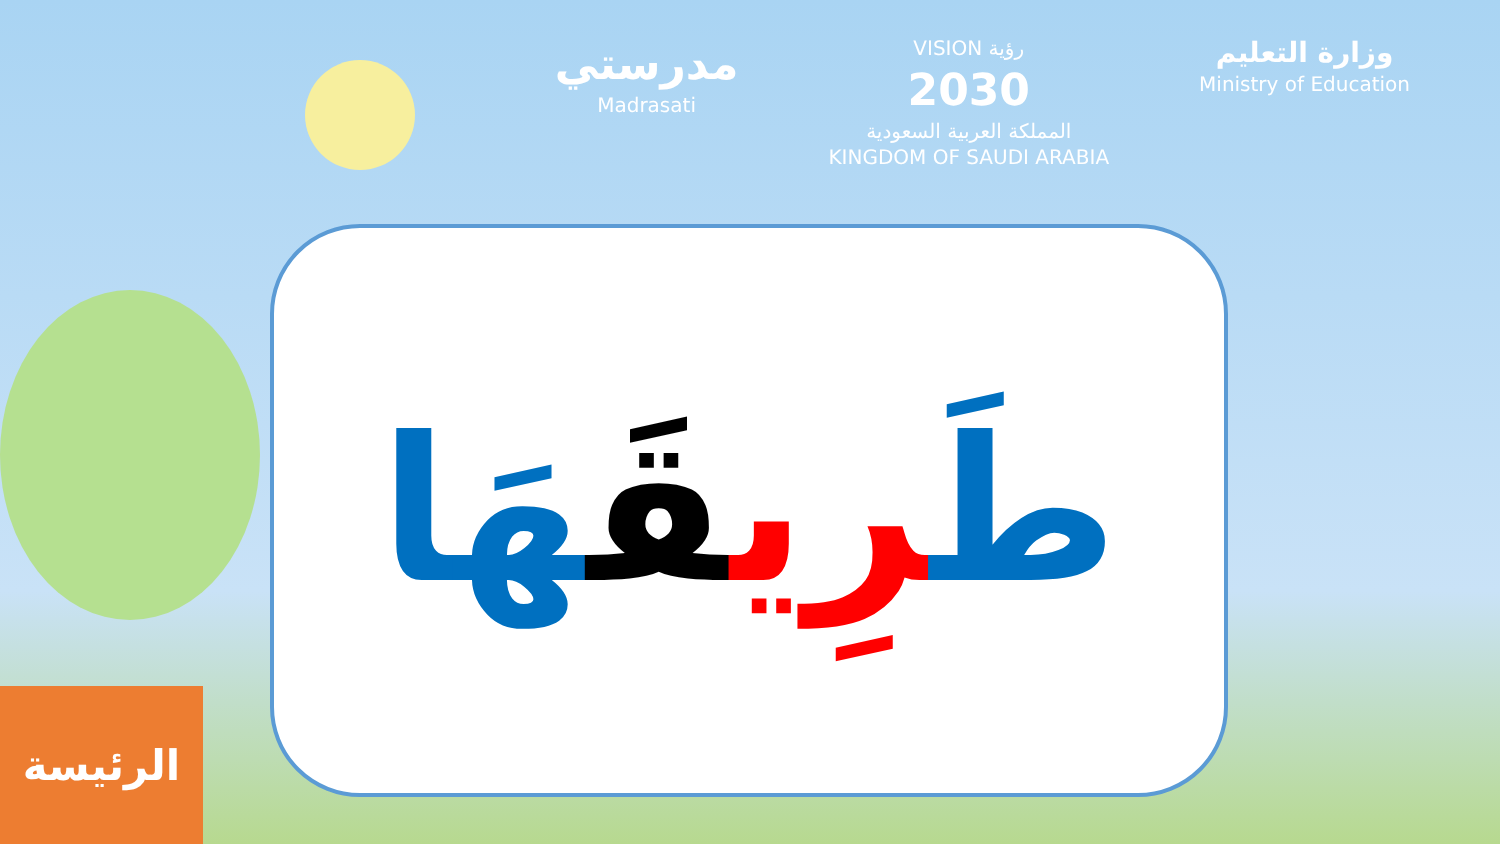مدرستي
Madrasati
VISION رؤية
2030
المملكة العربية السعودية
KINGDOM OF SAUDI ARABIA
وزارة التعليم
Ministry of Education
طَرِي قَهَا
الرئيسة